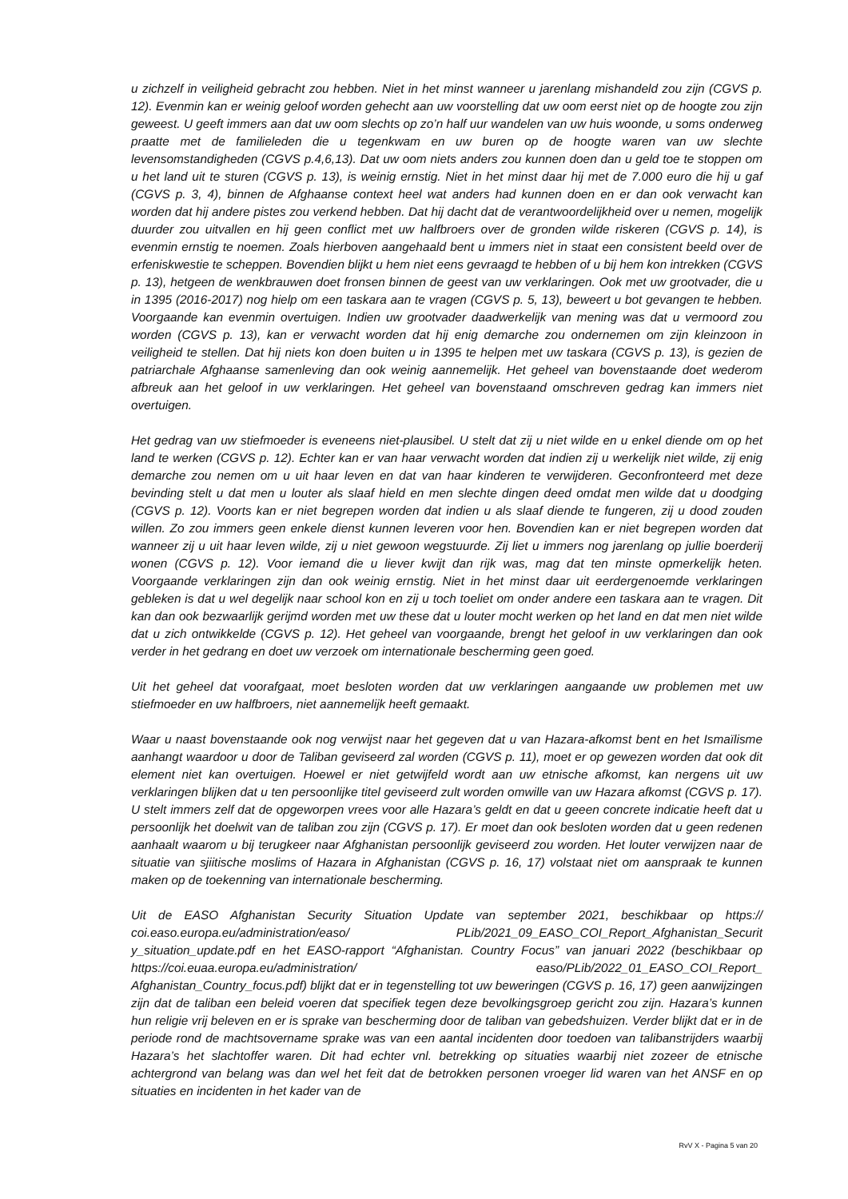u zichzelf in veiligheid gebracht zou hebben. Niet in het minst wanneer u jarenlang mishandeld zou zijn (CGVS p. 12). Evenmin kan er weinig geloof worden gehecht aan uw voorstelling dat uw oom eerst niet op de hoogte zou zijn geweest. U geeft immers aan dat uw oom slechts op zo’n half uur wandelen van uw huis woonde, u soms onderweg praatte met de familieleden die u tegenkwam en uw buren op de hoogte waren van uw slechte levensomstandigheden (CGVS p.4,6,13). Dat uw oom niets anders zou kunnen doen dan u geld toe te stoppen om u het land uit te sturen (CGVS p. 13), is weinig ernstig. Niet in het minst daar hij met de 7.000 euro die hij u gaf (CGVS p. 3, 4), binnen de Afghaanse context heel wat anders had kunnen doen en er dan ook verwacht kan worden dat hij andere pistes zou verkend hebben. Dat hij dacht dat de verantwoordelijkheid over u nemen, mogelijk duurder zou uitvallen en hij geen conflict met uw halfbroers over de gronden wilde riskeren (CGVS p. 14), is evenmin ernstig te noemen. Zoals hierboven aangehaald bent u immers niet in staat een consistent beeld over de erfeniskwestie te scheppen. Bovendien blijkt u hem niet eens gevraagd te hebben of u bij hem kon intrekken (CGVS p. 13), hetgeen de wenkbrauwen doet fronsen binnen de geest van uw verklaringen. Ook met uw grootvader, die u in 1395 (2016-2017) nog hielp om een taskara aan te vragen (CGVS p. 5, 13), beweert u bot gevangen te hebben. Voorgaande kan evenmin overtuigen. Indien uw grootvader daadwerkelijk van mening was dat u vermoord zou worden (CGVS p. 13), kan er verwacht worden dat hij enig demarche zou ondernemen om zijn kleinzoon in veiligheid te stellen. Dat hij niets kon doen buiten u in 1395 te helpen met uw taskara (CGVS p. 13), is gezien de patriarchale Afghaanse samenleving dan ook weinig aannemelijk. Het geheel van bovenstaande doet wederom afbreuk aan het geloof in uw verklaringen. Het geheel van bovenstaand omschreven gedrag kan immers niet overtuigen.
Het gedrag van uw stiefmoeder is eveneens niet-plausibel. U stelt dat zij u niet wilde en u enkel diende om op het land te werken (CGVS p. 12). Echter kan er van haar verwacht worden dat indien zij u werkelijk niet wilde, zij enig demarche zou nemen om u uit haar leven en dat van haar kinderen te verwijderen. Geconfronteerd met deze bevinding stelt u dat men u louter als slaaf hield en men slechte dingen deed omdat men wilde dat u doodging (CGVS p. 12). Voorts kan er niet begrepen worden dat indien u als slaaf diende te fungeren, zij u dood zouden willen. Zo zou immers geen enkele dienst kunnen leveren voor hen. Bovendien kan er niet begrepen worden dat wanneer zij u uit haar leven wilde, zij u niet gewoon wegstuurde. Zij liet u immers nog jarenlang op jullie boerderij wonen (CGVS p. 12). Voor iemand die u liever kwijt dan rijk was, mag dat ten minste opmerkelijk heten. Voorgaande verklaringen zijn dan ook weinig ernstig. Niet in het minst daar uit eerdergenoemde verklaringen gebleken is dat u wel degelijk naar school kon en zij u toch toeliet om onder andere een taskara aan te vragen. Dit kan dan ook bezwaarlijk gerijmd worden met uw these dat u louter mocht werken op het land en dat men niet wilde dat u zich ontwikkelde (CGVS p. 12). Het geheel van voorgaande, brengt het geloof in uw verklaringen dan ook verder in het gedrang en doet uw verzoek om internationale bescherming geen goed.
Uit het geheel dat voorafgaat, moet besloten worden dat uw verklaringen aangaande uw problemen met uw stiefmoeder en uw halfbroers, niet aannemelijk heeft gemaakt.
Waar u naast bovenstaande ook nog verwijst naar het gegeven dat u van Hazara-afkomst bent en het Ismaïlisme aanhangt waardoor u door de Taliban geviseerd zal worden (CGVS p. 11), moet er op gewezen worden dat ook dit element niet kan overtuigen. Hoewel er niet getwijfeld wordt aan uw etnische afkomst, kan nergens uit uw verklaringen blijken dat u ten persoonlijke titel geviseerd zult worden omwille van uw Hazara afkomst (CGVS p. 17). U stelt immers zelf dat de opgeworpen vrees voor alle Hazara’s geldt en dat u geeen concrete indicatie heeft dat u persoonlijk het doelwit van de taliban zou zijn (CGVS p. 17). Er moet dan ook besloten worden dat u geen redenen aanhaalt waarom u bij terugkeer naar Afghanistan persoonlijk geviseerd zou worden. Het louter verwijzen naar de situatie van sjiitische moslims of Hazara in Afghanistan (CGVS p. 16, 17) volstaat niet om aanspraak te kunnen maken op de toekenning van internationale bescherming.
Uit de EASO Afghanistan Security Situation Update van september 2021, beschikbaar op https:// coi.easo.europa.eu/administration/easo/ PLib/2021_09_EASO_COI_Report_Afghanistan_Securit y_situation_update.pdf en het EASO-rapport “Afghanistan. Country Focus” van januari 2022 (beschikbaar op https://coi.euaa.europa.eu/administration/ easo/PLib/2022_01_EASO_COI_Report_ Afghanistan_Country_focus.pdf) blijkt dat er in tegenstelling tot uw beweringen (CGVS p. 16, 17) geen aanwijzingen zijn dat de taliban een beleid voeren dat specifiek tegen deze bevolkingsgroep gericht zou zijn. Hazara’s kunnen hun religie vrij beleven en er is sprake van bescherming door de taliban van gebedshuizen. Verder blijkt dat er in de periode rond de machtsovername sprake was van een aantal incidenten door toedoen van talibanstrijders waarbij Hazara’s het slachtoffer waren. Dit had echter vnl. betrekking op situaties waarbij niet zozeer de etnische achtergrond van belang was dan wel het feit dat de betrokken personen vroeger lid waren van het ANSF en op situaties en incidenten in het kader van de
RvV X - Pagina 5 van 20